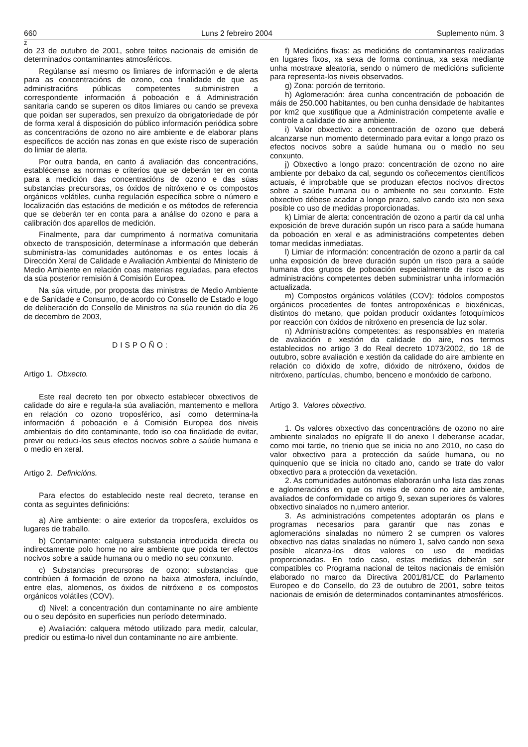660 Luns 2 febreiro 2004 Suplemento núm. 3
z
do 23 de outubro de 2001, sobre teitos nacionais de emisión de determinados contaminantes atmosféricos.
Regúlanse así mesmo os limiares de información e de alerta para as concentracións de ozono, coa finalidade de que as administracións públicas competentes subministren a correspondente información á poboación e á Administración sanitaria cando se superen os ditos limiares ou cando se prevexa que poidan ser superados, sen prexuízo da obrigatoriedade de pór de forma xeral á disposición do público información periódica sobre as concentracións de ozono no aire ambiente e de elaborar plans específicos de acción nas zonas en que existe risco de superación do limiar de alerta.
Por outra banda, en canto á avaliación das concentracións, establécense as normas e criterios que se deberán ter en conta para a medición das concentracións de ozono e das súas substancias precursoras, os óxidos de nitróxeno e os compostos orgánicos volátiles, cunha regulación específica sobre o número e localización das estacións de medición e os métodos de referencia que se deberán ter en conta para a análise do ozono e para a calibración dos aparellos de medición.
Finalmente, para dar cumprimento á normativa comunitaria obxecto de transposición, determínase a información que deberán subministra-las comunidades autónomas e os entes locais á Dirección Xeral de Calidade e Avaliación Ambiental do Ministerio de Medio Ambiente en relación coas materias reguladas, para efectos da súa posterior remisión á Comisión Europea.
Na súa virtude, por proposta das ministras de Medio Ambiente e de Sanidade e Consumo, de acordo co Consello de Estado e logo de deliberación do Consello de Ministros na súa reunión do día 26 de decembro de 2003,
DISPOÑO:
Artigo 1. Obxecto.
Este real decreto ten por obxecto establecer obxectivos de calidade do aire e regula-la súa avaliación, mantemento e mellora en relación co ozono troposférico, así como determina-la información á poboación e á Comisión Europea dos niveis ambientais do dito contaminante, todo iso coa finalidade de evitar, previr ou reduci-los seus efectos nocivos sobre a saúde humana e o medio en xeral.
Artigo 2. Definicións.
Para efectos do establecido neste real decreto, teranse en conta as seguintes definicións:
a) Aire ambiente: o aire exterior da troposfera, excluídos os lugares de traballo.
b) Contaminante: calquera substancia introducida directa ou indirectamente polo home no aire ambiente que poida ter efectos nocivos sobre a saúde humana ou o medio no seu conxunto.
c) Substancias precursoras de ozono: substancias que contribúen á formación de ozono na baixa atmosfera, incluíndo, entre elas, alomenos, os óxidos de nitróxeno e os compostos orgánicos volátiles (COV).
d) Nivel: a concentración dun contaminante no aire ambiente ou o seu depósito en superficies nun período determinado.
e) Avaliación: calquera método utilizado para medir, calcular, predicir ou estima-lo nivel dun contaminante no aire ambiente.
f) Medicións fixas: as medicións de contaminantes realizadas en lugares fixos, xa sexa de forma continua, xa sexa mediante unha mostraxe aleatoria, sendo o número de medicións suficiente para representa-los niveis observados.
g) Zona: porción de territorio.
h) Aglomeración: área cunha concentración de poboación de máis de 250.000 habitantes, ou ben cunha densidade de habitantes por km2 que xustifique que a Administración competente avalíe e controle a calidade do aire ambiente.
i) Valor obxectivo: a concentración de ozono que deberá alcanzarse nun momento determinado para evitar a longo prazo os efectos nocivos sobre a saúde humana ou o medio no seu conxunto.
j) Obxectivo a longo prazo: concentración de ozono no aire ambiente por debaixo da cal, segundo os coñecementos científicos actuais, é improbable que se produzan efectos nocivos directos sobre a saúde humana ou o ambiente no seu conxunto. Este obxectivo débese acadar a longo prazo, salvo cando isto non sexa posible co uso de medidas proporcionadas.
k) Limiar de alerta: concentración de ozono a partir da cal unha exposición de breve duración supón un risco para a saúde humana da poboación en xeral e as administracións competentes deben tomar medidas inmediatas.
l) Limiar de información: concentración de ozono a partir da cal unha exposición de breve duración supón un risco para a saúde humana dos grupos de poboación especialmente de risco e as administracións competentes deben subministrar unha información actualizada.
m) Compostos orgánicos volátiles (COV): tódolos compostos orgánicos procedentes de fontes antropoxénicas e bioxénicas, distintos do metano, que poidan producir oxidantes fotoquímicos por reacción con óxidos de nitróxeno en presencia de luz solar.
n) Administracións competentes: as responsables en materia de avaliación e xestión da calidade do aire, nos termos establecidos no artigo 3 do Real decreto 1073/2002, do 18 de outubro, sobre avaliación e xestión da calidade do aire ambiente en relación co dióxido de xofre, dióxido de nitróxeno, óxidos de nitróxeno, partículas, chumbo, benceno e monóxido de carbono.
Artigo 3. Valores obxectivo.
1. Os valores obxectivo das concentracións de ozono no aire ambiente sinalados no epígrafe II do anexo I deberanse acadar, como moi tarde, no trienio que se inicia no ano 2010, no caso do valor obxectivo para a protección da saúde humana, ou no quinquenio que se inicia no citado ano, cando se trate do valor obxectivo para a protección da vexetación.
2. As comunidades autónomas elaborarán unha lista das zonas e aglomeracións en que os niveis de ozono no aire ambiente, avaliados de conformidade co artigo 9, sexan superiores ós valores obxectivo sinalados no n,umero anterior.
3. As administracións competentes adoptarán os plans e programas necesarios para garantir que nas zonas e aglomeracións sinaladas no número 2 se cumpren os valores obxectivo nas datas sinaladas no número 1, salvo cando non sexa posible alcanza-los ditos valores co uso de medidas proporcionadas. En todo caso, estas medidas deberán ser compatibles co Programa nacional de teitos nacionais de emisión elaborado no marco da Directiva 2001/81/CE do Parlamento Europeo e do Consello, do 23 de outubro de 2001, sobre teitos nacionais de emisión de determinados contaminantes atmosféricos.